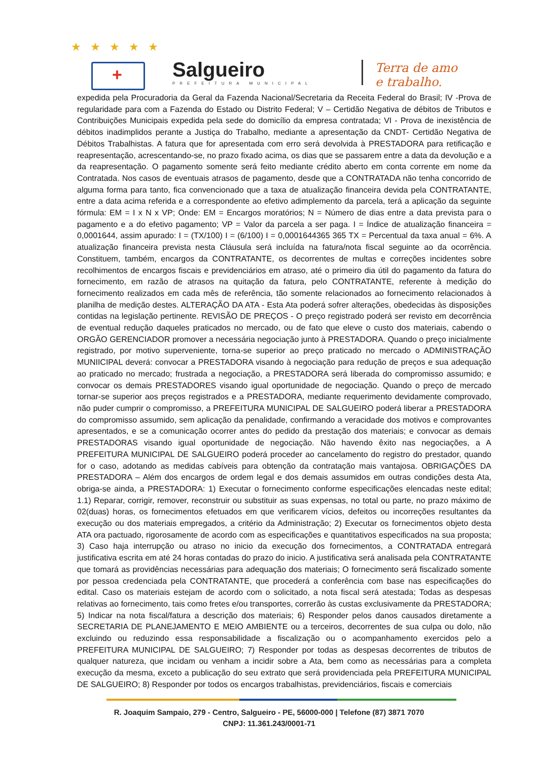★★★★★
+ Salgueiro
PREFEITURA MUNICIPAL
Terra de amo
e trabalho.
expedida pela Procuradoria da Geral da Fazenda Nacional/Secretaria da Receita Federal do Brasil; IV -Prova de regularidade para com a Fazenda do Estado ou Distrito Federal; V – Certidão Negativa de débitos de Tributos e Contribuições Municipais expedida pela sede do domicílio da empresa contratada; VI - Prova de inexistência de débitos inadimplidos perante a Justiça do Trabalho, mediante a apresentação da CNDT- Certidão Negativa de Débitos Trabalhistas. A fatura que for apresentada com erro será devolvida à PRESTADORA para retificação e reapresentação, acrescentando-se, no prazo fixado acima, os dias que se passarem entre a data da devolução e a da reapresentação. O pagamento somente será feito mediante crédito aberto em conta corrente em nome da Contratada. Nos casos de eventuais atrasos de pagamento, desde que a CONTRATADA não tenha concorrido de alguma forma para tanto, fica convencionado que a taxa de atualização financeira devida pela CONTRATANTE, entre a data acima referida e a correspondente ao efetivo adimplemento da parcela, terá a aplicação da seguinte fórmula: EM = I x N x VP; Onde: EM = Encargos moratórios; N = Número de dias entre a data prevista para o pagamento e a do efetivo pagamento; VP = Valor da parcela a ser paga. I = Índice de atualização financeira = 0,0001644, assim apurado: I = (TX/100) I = (6/100) I = 0,0001644365 365 TX = Percentual da taxa anual = 6%. A atualização financeira prevista nesta Cláusula será incluída na fatura/nota fiscal seguinte ao da ocorrência. Constituem, também, encargos da CONTRATANTE, os decorrentes de multas e correções incidentes sobre recolhimentos de encargos fiscais e previdenciários em atraso, até o primeiro dia útil do pagamento da fatura do fornecimento, em razão de atrasos na quitação da fatura, pelo CONTRATANTE, referente à medição do fornecimento realizados em cada mês de referência, tão somente relacionados ao fornecimento relacionados à planilha de medição destes. ALTERAÇÃO DA ATA - Esta Ata poderá sofrer alterações, obedecidas às disposições contidas na legislação pertinente. REVISÃO DE PREÇOS - O preço registrado poderá ser revisto em decorrência de eventual redução daqueles praticados no mercado, ou de fato que eleve o custo dos materiais, cabendo o ORGÃO GERENCIADOR promover a necessária negociação junto à PRESTADORA. Quando o preço inicialmente registrado, por motivo superveniente, torna-se superior ao preço praticado no mercado o ADMINISTRAÇÃO MUNIICIPAL deverá: convocar a PRESTADORA visando à negociação para redução de preços e sua adequação ao praticado no mercado; frustrada a negociação, a PRESTADORA será liberada do compromisso assumido; e convocar os demais PRESTADORES visando igual oportunidade de negociação. Quando o preço de mercado tornar-se superior aos preços registrados e a PRESTADORA, mediante requerimento devidamente comprovado, não puder cumprir o compromisso, a PREFEITURA MUNICIPAL DE SALGUEIRO poderá liberar a PRESTADORA do compromisso assumido, sem aplicação da penalidade, confirmando a veracidade dos motivos e comprovantes apresentados, e se a comunicação ocorrer antes do pedido da prestação dos materiais; e convocar as demais PRESTADORAS visando igual oportunidade de negociação. Não havendo êxito nas negociações, a A PREFEITURA MUNICIPAL DE SALGUEIRO poderá proceder ao cancelamento do registro do prestador, quando for o caso, adotando as medidas cabíveis para obtenção da contratação mais vantajosa. OBRIGAÇÕES DA PRESTADORA – Além dos encargos de ordem legal e dos demais assumidos em outras condições desta Ata, obriga-se ainda, a PRESTADORA: 1) Executar o fornecimento conforme especificações elencadas neste edital; 1.1) Reparar, corrigir, remover, reconstruir ou substituir as suas expensas, no total ou parte, no prazo máximo de 02(duas) horas, os fornecimentos efetuados em que verificarem vícios, defeitos ou incorreções resultantes da execução ou dos materiais empregados, a critério da Administração; 2) Executar os fornecimentos objeto desta ATA ora pactuado, rigorosamente de acordo com as especificações e quantitativos especificados na sua proposta; 3) Caso haja interrupção ou atraso no inicio da execução dos fornecimentos, a CONTRATADA entregará justificativa escrita em até 24 horas contadas do prazo do inicio. A justificativa será analisada pela CONTRATANTE que tomará as providências necessárias para adequação dos materiais; O fornecimento será fiscalizado somente por pessoa credenciada pela CONTRATANTE, que procederá a conferência com base nas especificações do edital. Caso os materiais estejam de acordo com o solicitado, a nota fiscal será atestada; Todas as despesas relativas ao fornecimento, tais como fretes e/ou transportes, correrão às custas exclusivamente da PRESTADORA; 5) Indicar na nota fiscal/fatura a descrição dos materiais; 6) Responder pelos danos causados diretamente a SECRETARIA DE PLANEJAMENTO E MEIO AMBIENTE ou a terceiros, decorrentes de sua culpa ou dolo, não excluindo ou reduzindo essa responsabilidade a fiscalização ou o acompanhamento exercidos pelo a PREFEITURA MUNICIPAL DE SALGUEIRO; 7) Responder por todas as despesas decorrentes de tributos de qualquer natureza, que incidam ou venham a incidir sobre a Ata, bem como as necessárias para a completa execução da mesma, exceto a publicação do seu extrato que será providenciada pela PREFEITURA MUNICIPAL DE SALGUEIRO; 8) Responder por todos os encargos trabalhistas, previdenciários, fiscais e comerciais
R. Joaquim Sampaio, 279 - Centro, Salgueiro - PE, 56000-000 | Telefone (87) 3871 7070
CNPJ: 11.361.243/0001-71